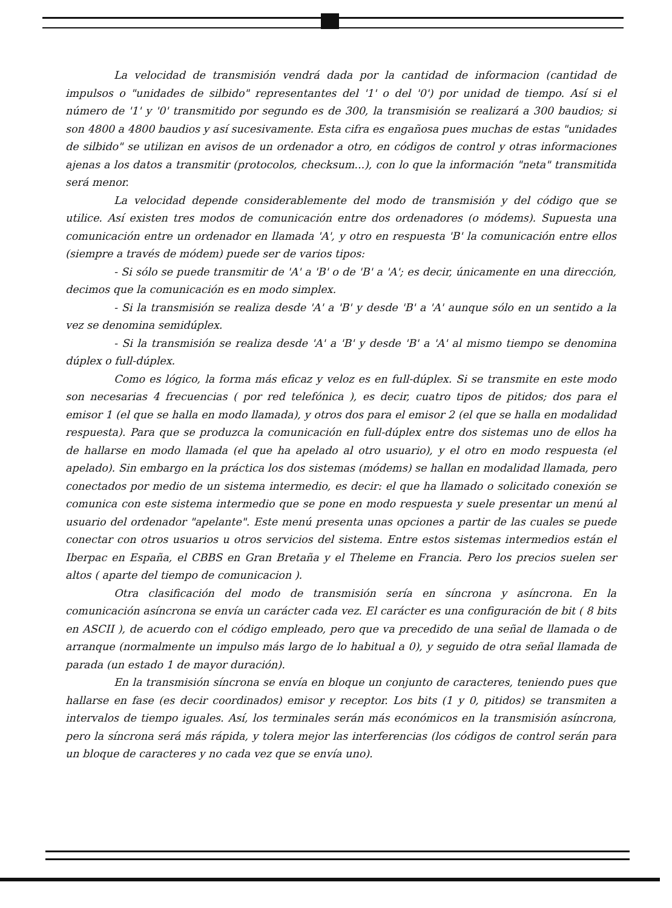La velocidad de transmisión vendrá dada por la cantidad de informacion (cantidad de impulsos o "unidades de silbido" representantes del '1' o del '0') por unidad de tiempo. Así si el número de '1' y '0' transmitido por segundo es de 300, la transmisión se realizará a 300 baudios; si son 4800 a 4800 baudios y así sucesivamente. Esta cifra es engañosa pues muchas de estas "unidades de silbido" se utilizan en avisos de un ordenador a otro, en códigos de control y otras informaciones ajenas a los datos a transmitir (protocolos, checksum...), con lo que la información "neta" transmitida será menor.
La velocidad depende considerablemente del modo de transmisión y del código que se utilice. Así existen tres modos de comunicación entre dos ordenadores (o módems). Supuesta una comunicación entre un ordenador en llamada 'A', y otro en respuesta 'B' la comunicación entre ellos (siempre a través de módem) puede ser de varios tipos:
- Si sólo se puede transmitir de 'A' a 'B' o de 'B' a 'A'; es decir, únicamente en una dirección, decimos que la comunicación es en modo simplex.
- Si la transmisión se realiza desde 'A' a 'B' y desde 'B' a 'A' aunque sólo en un sentido a la vez se denomina semidúplex.
- Si la transmisión se realiza desde 'A' a 'B' y desde 'B' a 'A' al mismo tiempo se denomina dúplex o full-dúplex.
Como es lógico, la forma más eficaz y veloz es en full-dúplex. Si se transmite en este modo son necesarias 4 frecuencias ( por red telefónica ), es decir, cuatro tipos de pitidos; dos para el emisor 1 (el que se halla en modo llamada), y otros dos para el emisor 2 (el que se halla en modalidad respuesta). Para que se produzca la comunicación en full-dúplex entre dos sistemas uno de ellos ha de hallarse en modo llamada (el que ha apelado al otro usuario), y el otro en modo respuesta (el apelado). Sin embargo en la práctica los dos sistemas (módems) se hallan en modalidad llamada, pero conectados por medio de un sistema intermedio, es decir: el que ha llamado o solicitado conexión se comunica con este sistema intermedio que se pone en modo respuesta y suele presentar un menú al usuario del ordenador "apelante". Este menú presenta unas opciones a partir de las cuales se puede conectar con otros usuarios u otros servicios del sistema. Entre estos sistemas intermedios están el Iberpac en España, el CBBS en Gran Bretaña y el Theleme en Francia. Pero los precios suelen ser altos ( aparte del tiempo de comunicacion ).
Otra clasificación del modo de transmisión sería en síncrona y asíncrona. En la comunicación asíncrona se envía un carácter cada vez. El carácter es una configuración de bit ( 8 bits en ASCII ), de acuerdo con el código empleado, pero que va precedido de una señal de llamada o de arranque (normalmente un impulso más largo de lo habitual a 0), y seguido de otra señal llamada de parada (un estado 1 de mayor duración).
En la transmisión síncrona se envía en bloque un conjunto de caracteres, teniendo pues que hallarse en fase (es decir coordinados) emisor y receptor. Los bits (1 y 0, pitidos) se transmiten a intervalos de tiempo iguales. Así, los terminales serán más económicos en la transmisión asíncrona, pero la síncrona será más rápida, y tolera mejor las interferencias (los códigos de control serán para un bloque de caracteres y no cada vez que se envía uno).